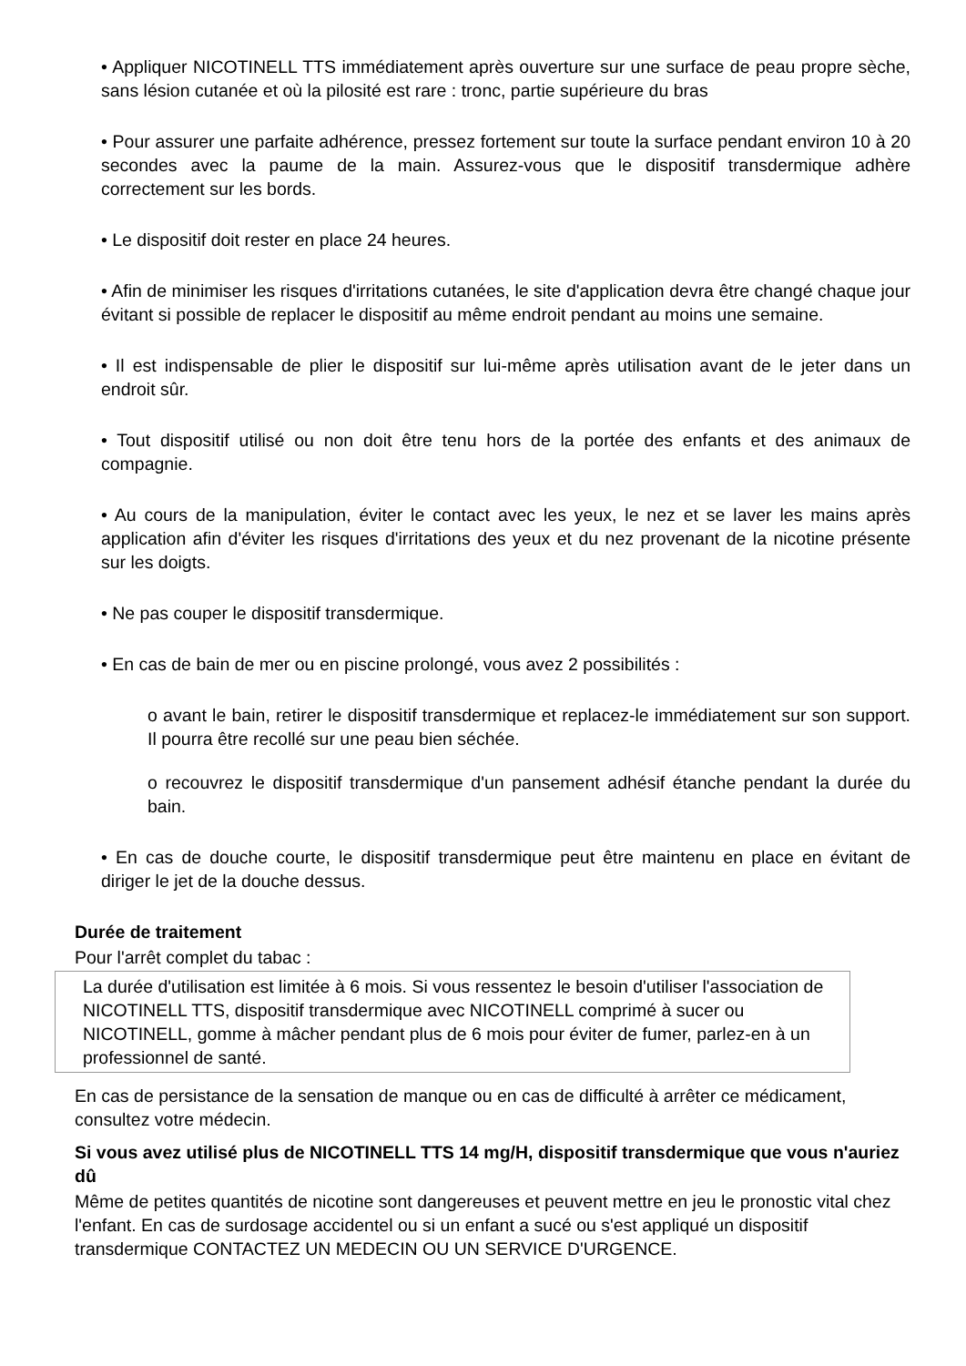• Appliquer NICOTINELL TTS immédiatement après ouverture sur une surface de peau propre sèche, sans lésion cutanée et où la pilosité est rare : tronc, partie supérieure du bras
• Pour assurer une parfaite adhérence, pressez fortement sur toute la surface pendant environ 10 à 20 secondes avec la paume de la main. Assurez-vous que le dispositif transdermique adhère correctement sur les bords.
• Le dispositif doit rester en place 24 heures.
• Afin de minimiser les risques d'irritations cutanées, le site d'application devra être changé chaque jour évitant si possible de replacer le dispositif au même endroit pendant au moins une semaine.
• Il est indispensable de plier le dispositif sur lui-même après utilisation avant de le jeter dans un endroit sûr.
• Tout dispositif utilisé ou non doit être tenu hors de la portée des enfants et des animaux de compagnie.
• Au cours de la manipulation, éviter le contact avec les yeux, le nez et se laver les mains après application afin d'éviter les risques d'irritations des yeux et du nez provenant de la nicotine présente sur les doigts.
• Ne pas couper le dispositif transdermique.
• En cas de bain de mer ou en piscine prolongé, vous avez 2 possibilités :
o avant le bain, retirer le dispositif transdermique et replacez-le immédiatement sur son support. Il pourra être recollé sur une peau bien séchée.
o recouvrez le dispositif transdermique d'un pansement adhésif étanche pendant la durée du bain.
• En cas de douche courte, le dispositif transdermique peut être maintenu en place en évitant de diriger le jet de la douche dessus.
Durée de traitement
Pour l'arrêt complet du tabac :
La durée d'utilisation est limitée à 6 mois. Si vous ressentez le besoin d'utiliser l'association de NICOTINELL TTS, dispositif transdermique avec NICOTINELL comprimé à sucer ou NICOTINELL, gomme à mâcher pendant plus de 6 mois pour éviter de fumer, parlez-en à un professionnel de santé.
En cas de persistance de la sensation de manque ou en cas de difficulté à arrêter ce médicament, consultez votre médecin.
Si vous avez utilisé plus de NICOTINELL TTS 14 mg/H, dispositif transdermique que vous n'auriez dû
Même de petites quantités de nicotine sont dangereuses et peuvent mettre en jeu le pronostic vital chez l'enfant. En cas de surdosage accidentel ou si un enfant a sucé ou s'est appliqué un dispositif transdermique CONTACTEZ UN MEDECIN OU UN SERVICE D'URGENCE.